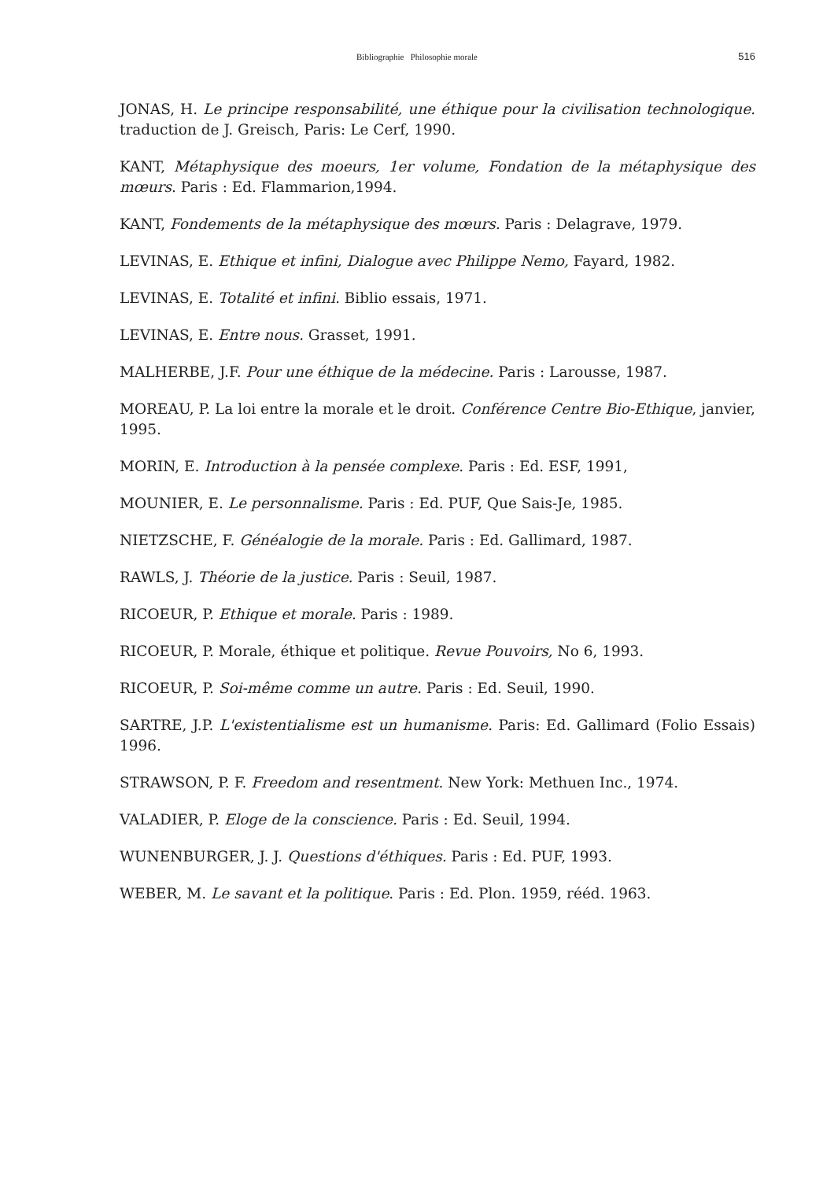Bibliographie Philosophie morale
516
JONAS, H. Le principe responsabilité, une éthique pour la civilisation technologique. traduction de J. Greisch, Paris: Le Cerf, 1990.
KANT, Métaphysique des moeurs, 1er volume, Fondation de la métaphysique des mœurs. Paris : Ed. Flammarion,1994.
KANT, Fondements de la métaphysique des mœurs. Paris : Delagrave, 1979.
LEVINAS, E. Ethique et infini, Dialogue avec Philippe Nemo, Fayard, 1982.
LEVINAS, E. Totalité et infini. Biblio essais, 1971.
LEVINAS, E. Entre nous. Grasset, 1991.
MALHERBE, J.F. Pour une éthique de la médecine. Paris : Larousse, 1987.
MOREAU, P. La loi entre la morale et le droit. Conférence Centre Bio-Ethique, janvier, 1995.
MORIN, E. Introduction à la pensée complexe. Paris : Ed. ESF, 1991,
MOUNIER, E. Le personnalisme. Paris : Ed. PUF, Que Sais-Je, 1985.
NIETZSCHE, F. Généalogie de la morale. Paris : Ed. Gallimard, 1987.
RAWLS, J. Théorie de la justice. Paris : Seuil, 1987.
RICOEUR, P. Ethique et morale. Paris : 1989.
RICOEUR, P. Morale, éthique et politique. Revue Pouvoirs, No 6, 1993.
RICOEUR, P. Soi-même comme un autre. Paris : Ed. Seuil, 1990.
SARTRE, J.P. L'existentialisme est un humanisme. Paris: Ed. Gallimard (Folio Essais) 1996.
STRAWSON, P. F. Freedom and resentment. New York: Methuen Inc., 1974.
VALADIER, P. Eloge de la conscience. Paris : Ed. Seuil, 1994.
WUNENBURGER, J. J. Questions d'éthiques. Paris : Ed. PUF, 1993.
WEBER, M. Le savant et la politique. Paris : Ed. Plon. 1959, rééd. 1963.